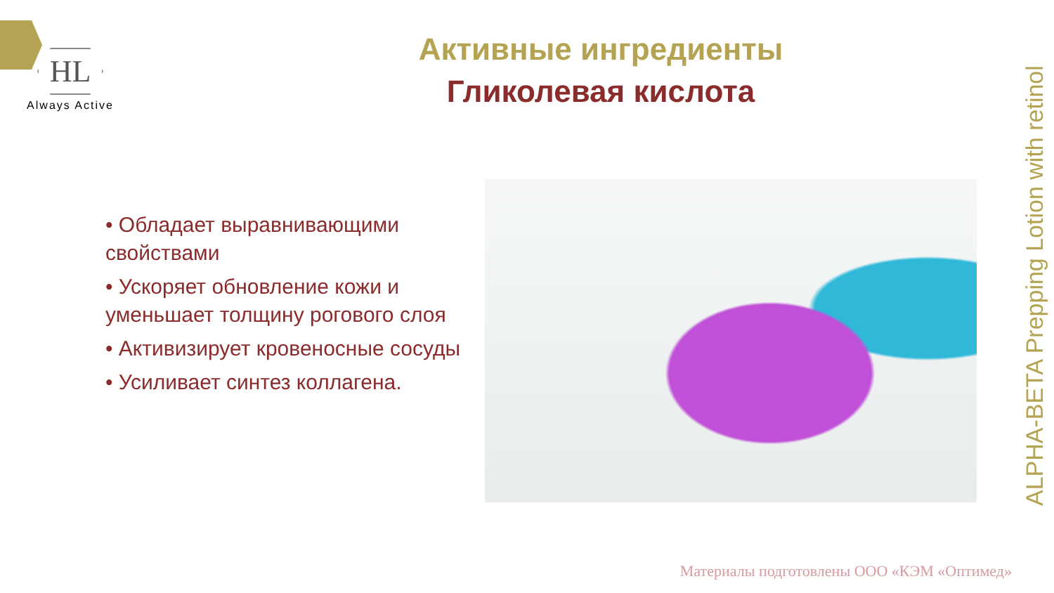HL
Always Active
Активные ингредиенты
Гликолевая кислота
• Обладает выравнивающими свойствами
• Ускоряет обновление кожи и уменьшает толщину рогового слоя
• Активизирует кровеносные сосуды
• Усиливает синтез коллагена.
ALPHA-BETA Prepping Lotion with retinol
Материалы подготовлены ООО «КЭМ «Оптимед»